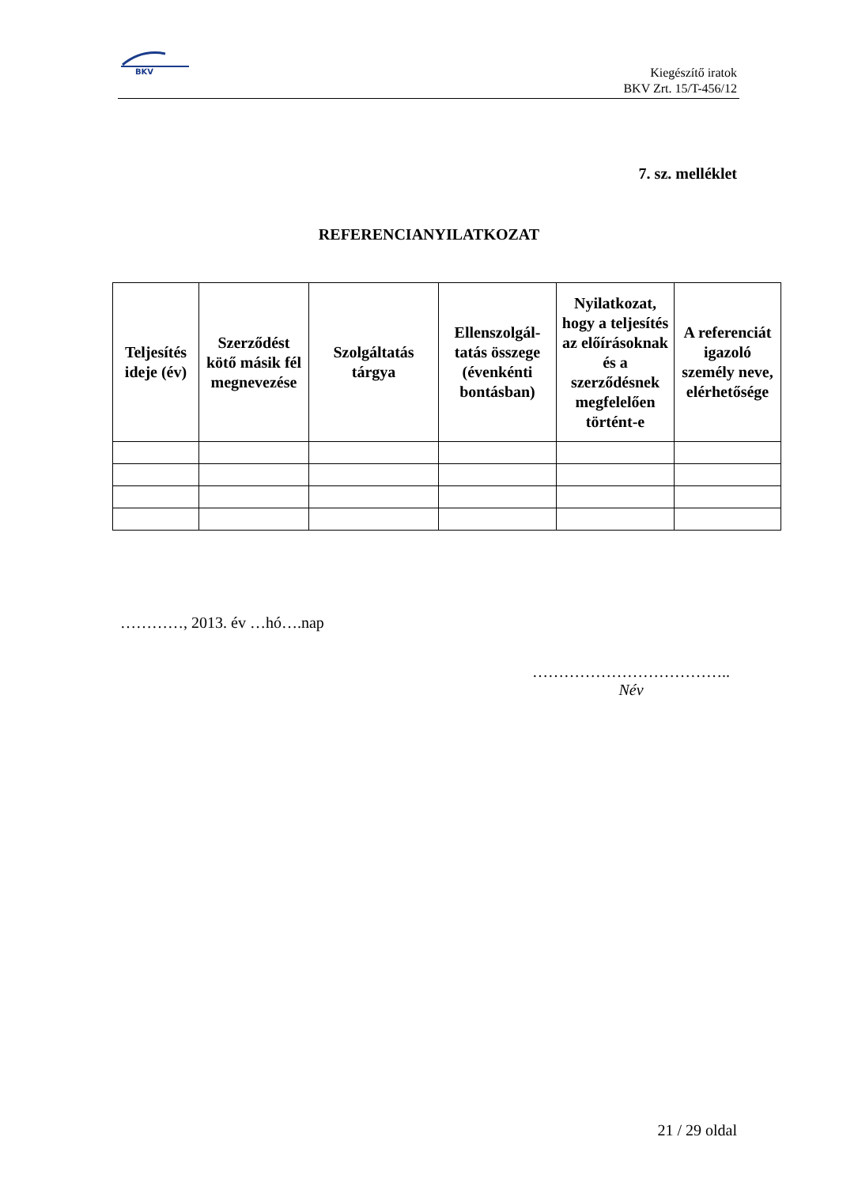BKV
Kiegészítő iratok
BKV Zrt. 15/T-456/12
7. sz. melléklet
REFERENCIANYILATKOZAT
| Teljesítés ideje (év) | Szerződést kötő másik fél megnevezése | Szolgáltatás tárgya | Ellenszolgál-tatás összege (évenkénti bontásban) | Nyilatkozat, hogy a teljesítés az előírásoknak és a szerződésnek megfelelően történt-e | A referenciát igazoló személy neve, elérhetősége |
| --- | --- | --- | --- | --- | --- |
…………, 2013. év …hó….nap
………………………………..
Név
21 / 29 oldal